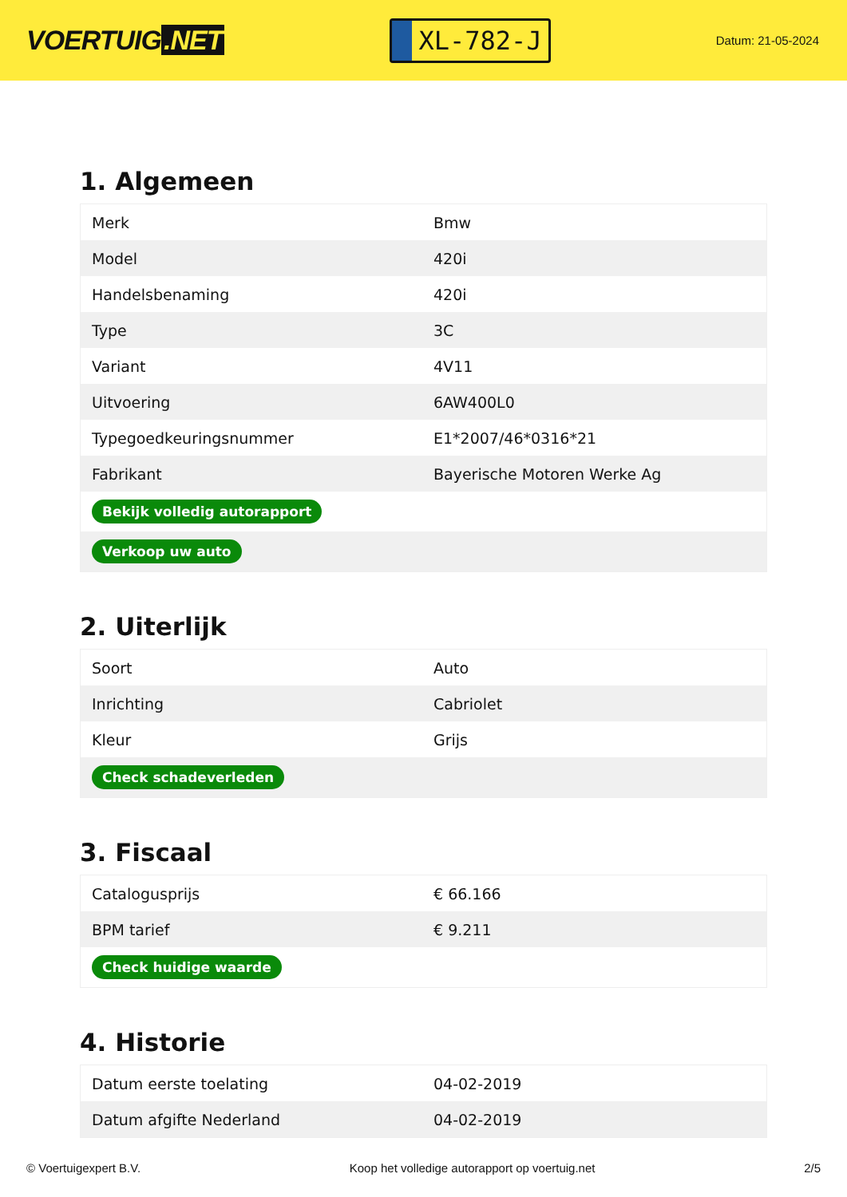VOERTUIG.NET
XL-782-J
Datum: 21-05-2024
1. Algemeen
| Merk | Bmw |
| Model | 420i |
| Handelsbenaming | 420i |
| Type | 3C |
| Variant | 4V11 |
| Uitvoering | 6AW400L0 |
| Typegoedkeuringsnummer | E1*2007/46*0316*21 |
| Fabrikant | Bayerische Motoren Werke Ag |
| Bekijk volledig autorapport | |
| Verkoop uw auto | |
2. Uiterlijk
| Soort | Auto |
| Inrichting | Cabriolet |
| Kleur | Grijs |
| Check schadeverleden | |
3. Fiscaal
| Catalogusprijs | € 66.166 |
| BPM tarief | € 9.211 |
| Check huidige waarde | |
4. Historie
| Datum eerste toelating | 04-02-2019 |
| Datum afgifte Nederland | 04-02-2019 |
© Voertuigexpert B.V. Koop het volledige autorapport op voertuig.net 2/5